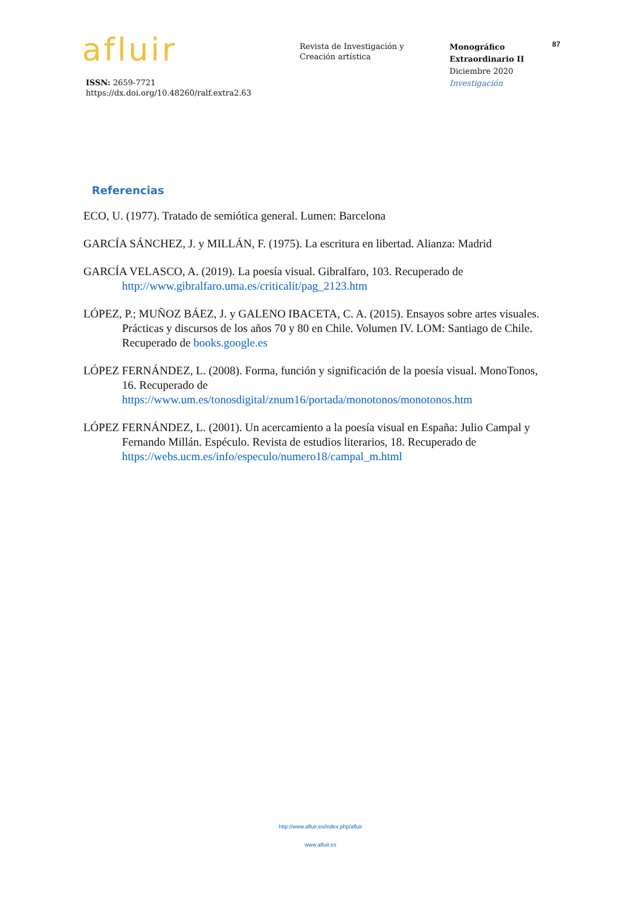afluir
ISSN: 2659-7721
https://dx.doi.org/10.48260/ralf.extra2.63
Revista de Investigación y
Creación artística
Monográfico
Extraordinario II
Diciembre 2020
Investigación
87
Referencias
ECO, U. (1977). Tratado de semiótica general. Lumen: Barcelona
GARCÍA SÁNCHEZ, J. y MILLÁN, F. (1975). La escritura en libertad. Alianza: Madrid
GARCÍA VELASCO, A. (2019). La poesía visual. Gibralfaro, 103. Recuperado de http://www.gibralfaro.uma.es/criticalit/pag_2123.htm
LÓPEZ, P.; MUÑOZ BÁEZ, J. y GALENO IBACETA, C. A. (2015). Ensayos sobre artes visuales. Prácticas y discursos de los años 70 y 80 en Chile. Volumen IV. LOM: Santiago de Chile. Recuperado de books.google.es
LÓPEZ FERNÁNDEZ, L. (2008). Forma, función y significación de la poesía visual. MonoTonos, 16. Recuperado de https://www.um.es/tonosdigital/znum16/portada/monotonos/monotonos.htm
LÓPEZ FERNÁNDEZ, L. (2001). Un acercamiento a la poesía visual en España: Julio Campal y Fernando Millán. Espéculo. Revista de estudios literarios, 18. Recuperado de https://webs.ucm.es/info/especulo/numero18/campal_m.html
http://www.afluir.es/index.php/afluir
www.afluir.es